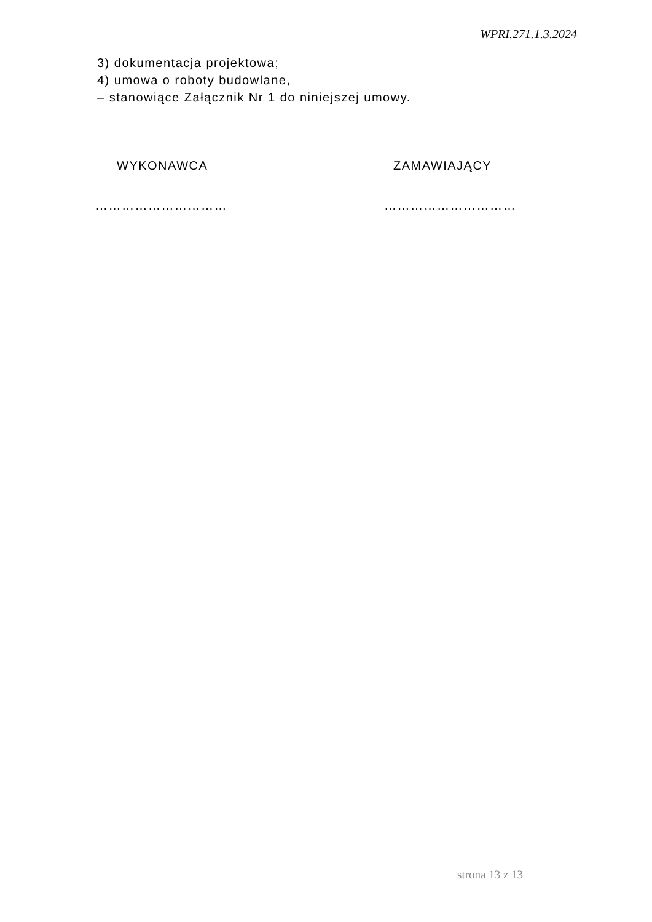WPRI.271.1.3.2024
3) dokumentacja projektowa;
4) umowa o roboty budowlane,
– stanowiące Załącznik Nr 1 do niniejszej umowy.
WYKONAWCA
…………………………
ZAMAWIAJĄCY
…………………………
strona 13 z 13